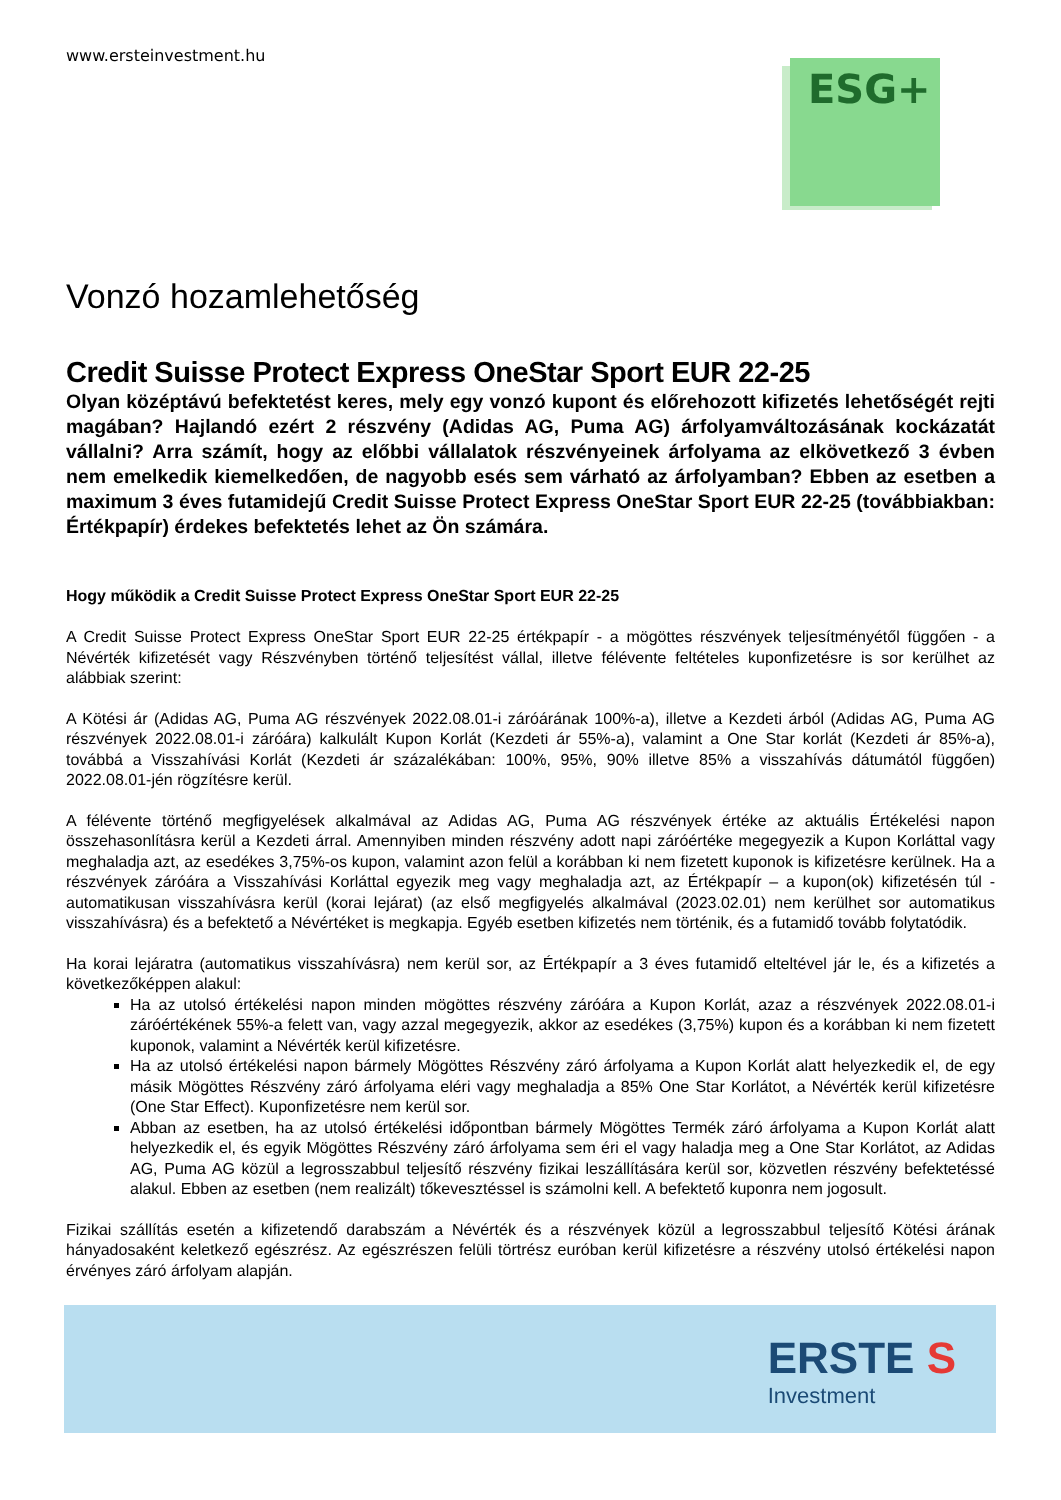ESG+
www.ersteinvestment.hu
Vonzó hozamlehetőség
Credit Suisse Protect Express OneStar Sport EUR 22-25
Olyan középtávú befektetést keres, mely egy vonzó kupont és előrehozott kifizetés lehetőségét rejti magában? Hajlandó ezért 2 részvény (Adidas AG, Puma AG) árfolyamváltozásának kockázatát vállalni? Arra számít, hogy az előbbi vállalatok részvényeinek árfolyama az elkövetkező 3 évben nem emelkedik kiemelkedően, de nagyobb esés sem várható az árfolyamban? Ebben az esetben a maximum 3 éves futamidejű Credit Suisse Protect Express OneStar Sport EUR 22-25 (továbbiakban: Értékpapír) érdekes befektetés lehet az Ön számára.
Hogy működik a Credit Suisse Protect Express OneStar Sport EUR 22-25
A Credit Suisse Protect Express OneStar Sport EUR 22-25 értékpapír - a mögöttes részvények teljesítményétől függően - a Névérték kifizetését vagy Részvényben történő teljesítést vállal, illetve félévente feltételes kuponfizetésre is sor kerülhet az alábbiak szerint:
A Kötési ár (Adidas AG, Puma AG részvények 2022.08.01-i záróárának 100%-a), illetve a Kezdeti árból (Adidas AG, Puma AG részvények 2022.08.01-i záróára) kalkulált Kupon Korlát (Kezdeti ár 55%-a), valamint a One Star korlát (Kezdeti ár 85%-a), továbbá a Visszahívási Korlát (Kezdeti ár százalékában: 100%, 95%, 90% illetve 85% a visszahívás dátumától függően) 2022.08.01-jén rögzítésre kerül.
A félévente történő megfigyelések alkalmával az Adidas AG, Puma AG részvények értéke az aktuális Értékelési napon összehasonlításra kerül a Kezdeti árral. Amennyiben minden részvény adott napi záróértéke megegyezik a Kupon Korláttal vagy meghaladja azt, az esedékes 3,75%-os kupon, valamint azon felül a korábban ki nem fizetett kuponok is kifizetésre kerülnek. Ha a részvények záróára a Visszahívási Korláttal egyezik meg vagy meghaladja azt, az Értékpapír – a kupon(ok) kifizetésén túl - automatikusan visszahívásra kerül (korai lejárat) (az első megfigyelés alkalmával (2023.02.01) nem kerülhet sor automatikus visszahívásra) és a befektető a Névértéket is megkapja. Egyéb esetben kifizetés nem történik, és a futamidő tovább folytatódik.
Ha korai lejáratra (automatikus visszahívásra) nem kerül sor, az Értékpapír a 3 éves futamidő elteltével jár le, és a kifizetés a következőképpen alakul:
Ha az utolsó értékelési napon minden mögöttes részvény záróára a Kupon Korlát, azaz a részvények 2022.08.01-i záróértékének 55%-a felett van, vagy azzal megegyezik, akkor az esedékes (3,75%) kupon és a korábban ki nem fizetett kuponok, valamint a Névérték kerül kifizetésre.
Ha az utolsó értékelési napon bármely Mögöttes Részvény záró árfolyama a Kupon Korlát alatt helyezkedik el, de egy másik Mögöttes Részvény záró árfolyama eléri vagy meghaladja a 85% One Star Korlátot, a Névérték kerül kifizetésre (One Star Effect). Kuponfizetésre nem kerül sor.
Abban az esetben, ha az utolsó értékelési időpontban bármely Mögöttes Termék záró árfolyama a Kupon Korlát alatt helyezkedik el, és egyik Mögöttes Részvény záró árfolyama sem éri el vagy haladja meg a One Star Korlátot, az Adidas AG, Puma AG közül a legrosszabbul teljesítő részvény fizikai leszállítására kerül sor, közvetlen részvény befektetéssé alakul. Ebben az esetben (nem realizált) tőkevesztéssel is számolni kell. A befektető kuponra nem jogosult.
Fizikai szállítás esetén a kifizetendő darabszám a Névérték és a részvények közül a legrosszabbul teljesítő Kötési árának hányadosaként keletkező egészrész. Az egészrészen felüli törtrész euróban kerül kifizetésre a részvény utolsó értékelési napon érvényes záró árfolyam alapján.
ERSTE S
Investment